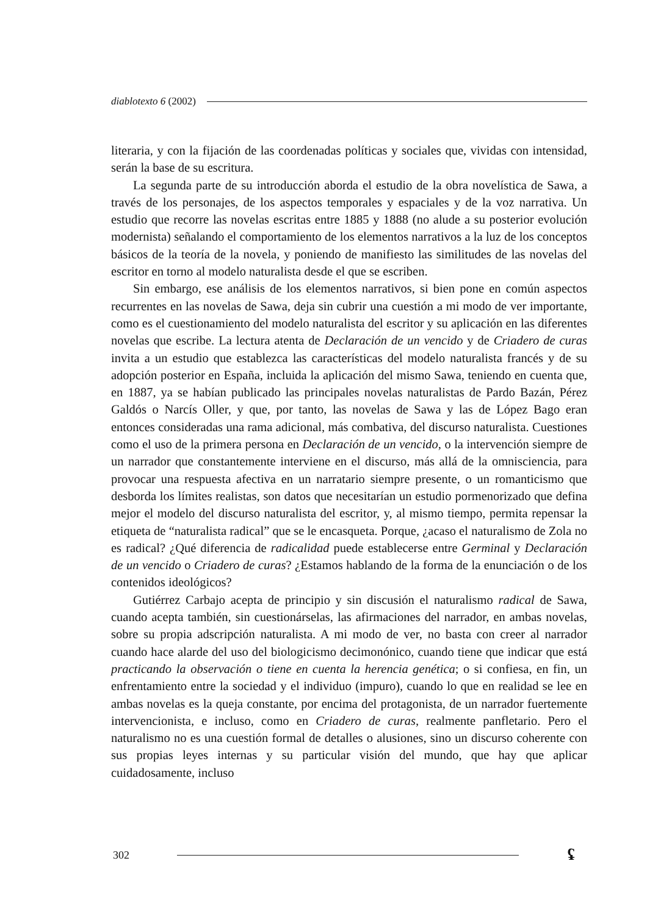diablotexto 6 (2002)
literaria, y con la fijación de las coordenadas políticas y sociales que, vividas con intensidad, serán la base de su escritura.
La segunda parte de su introducción aborda el estudio de la obra novelística de Sawa, a través de los personajes, de los aspectos temporales y espaciales y de la voz narrativa. Un estudio que recorre las novelas escritas entre 1885 y 1888 (no alude a su posterior evolución modernista) señalando el comportamiento de los elementos narrativos a la luz de los conceptos básicos de la teoría de la novela, y poniendo de manifiesto las similitudes de las novelas del escritor en torno al modelo naturalista desde el que se escriben.
Sin embargo, ese análisis de los elementos narrativos, si bien pone en común aspectos recurrentes en las novelas de Sawa, deja sin cubrir una cuestión a mi modo de ver importante, como es el cuestionamiento del modelo naturalista del escritor y su aplicación en las diferentes novelas que escribe. La lectura atenta de Declaración de un vencido y de Criadero de curas invita a un estudio que establezca las características del modelo naturalista francés y de su adopción posterior en España, incluida la aplicación del mismo Sawa, teniendo en cuenta que, en 1887, ya se habían publicado las principales novelas naturalistas de Pardo Bazán, Pérez Galdós o Narcís Oller, y que, por tanto, las novelas de Sawa y las de López Bago eran entonces consideradas una rama adicional, más combativa, del discurso naturalista. Cuestiones como el uso de la primera persona en Declaración de un vencido, o la intervención siempre de un narrador que constantemente interviene en el discurso, más allá de la omnisciencia, para provocar una respuesta afectiva en un narratario siempre presente, o un romanticismo que desborda los límites realistas, son datos que necesitarían un estudio pormenorizado que defina mejor el modelo del discurso naturalista del escritor, y, al mismo tiempo, permita repensar la etiqueta de “naturalista radical” que se le encasqueta. Porque, ¿acaso el naturalismo de Zola no es radical? ¿Qué diferencia de radicalidad puede establecerse entre Germinal y Declaración de un vencido o Criadero de curas? ¿Estamos hablando de la forma de la enunciación o de los contenidos ideológicos?
Gutiérrez Carbajo acepta de principio y sin discusión el naturalismo radical de Sawa, cuando acepta también, sin cuestionárselas, las afirmaciones del narrador, en ambas novelas, sobre su propia adscripción naturalista. A mi modo de ver, no basta con creer al narrador cuando hace alarde del uso del biologicismo decimonónico, cuando tiene que indicar que está practicando la observación o tiene en cuenta la herencia genética; o si confiesa, en fin, un enfrentamiento entre la sociedad y el individuo (impuro), cuando lo que en realidad se lee en ambas novelas es la queja constante, por encima del protagonista, de un narrador fuertemente intervencionista, e incluso, como en Criadero de curas, realmente panfletario. Pero el naturalismo no es una cuestión formal de detalles o alusiones, sino un discurso coherente con sus propias leyes internas y su particular visión del mundo, que hay que aplicar cuidadosamente, incluso
302
ʢ